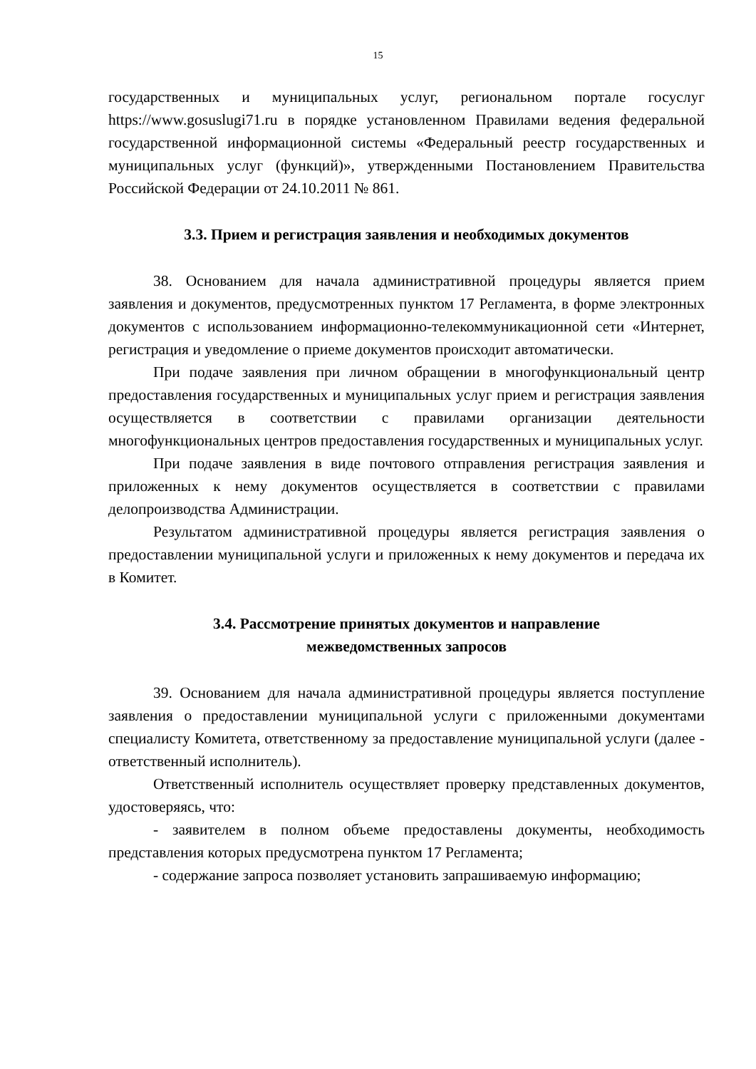15
государственных и муниципальных услуг, региональном портале госуслуг https://www.gosuslugi71.ru в порядке установленном Правилами ведения федеральной государственной информационной системы «Федеральный реестр государственных и муниципальных услуг (функций)», утвержденными Постановлением Правительства Российской Федерации от 24.10.2011 № 861.
3.3. Прием и регистрация заявления и необходимых документов
38. Основанием для начала административной процедуры является прием заявления и документов, предусмотренных пунктом 17 Регламента, в форме электронных документов с использованием информационно-телекоммуникационной сети «Интернет, регистрация и уведомление о приеме документов происходит автоматически.
При подаче заявления при личном обращении в многофункциональный центр предоставления государственных и муниципальных услуг прием и регистрация заявления осуществляется в соответствии с правилами организации деятельности многофункциональных центров предоставления государственных и муниципальных услуг.
При подаче заявления в виде почтового отправления регистрация заявления и приложенных к нему документов осуществляется в соответствии с правилами делопроизводства Администрации.
Результатом административной процедуры является регистрация заявления о предоставлении муниципальной услуги и приложенных к нему документов и передача их в Комитет.
3.4. Рассмотрение принятых документов и направление
межведомственных запросов
39. Основанием для начала административной процедуры является поступление заявления о предоставлении муниципальной услуги с приложенными документами специалисту Комитета, ответственному за предоставление муниципальной услуги (далее - ответственный исполнитель).
Ответственный исполнитель осуществляет проверку представленных документов, удостоверяясь, что:
- заявителем в полном объеме предоставлены документы, необходимость представления которых предусмотрена пунктом 17 Регламента;
- содержание запроса позволяет установить запрашиваемую информацию;